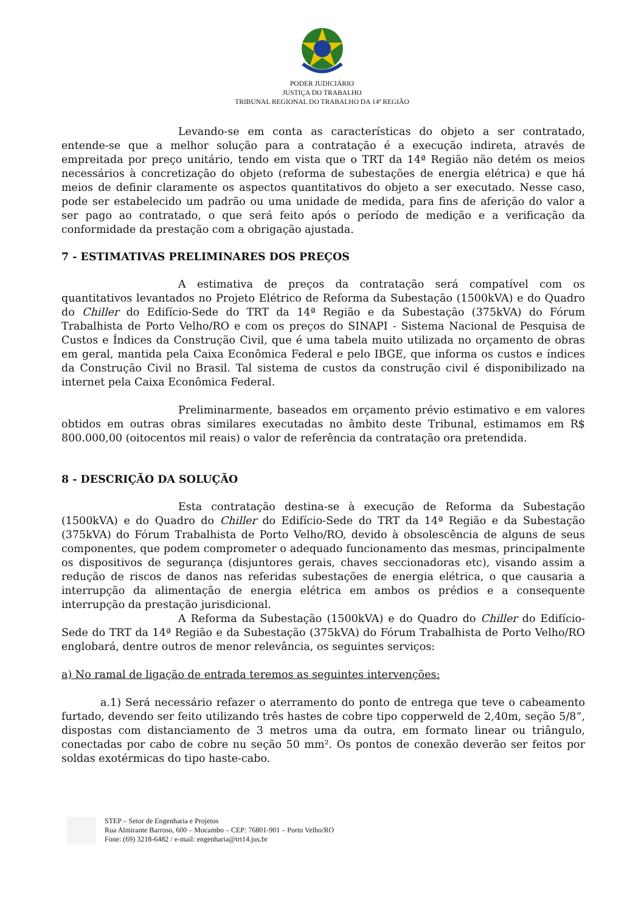PODER JUDICIÁRIO
JUSTIÇA DO TRABALHO
TRIBUNAL REGIONAL DO TRABALHO DA 14ª REGIÃO
Levando-se em conta as características do objeto a ser contratado, entende-se que a melhor solução para a contratação é a execução indireta, através de empreitada por preço unitário, tendo em vista que o TRT da 14ª Região não detém os meios necessários à concretização do objeto (reforma de subestações de energia elétrica) e que há meios de definir claramente os aspectos quantitativos do objeto a ser executado. Nesse caso, pode ser estabelecido um padrão ou uma unidade de medida, para fins de aferição do valor a ser pago ao contratado, o que será feito após o período de medição e a verificação da conformidade da prestação com a obrigação ajustada.
7 - ESTIMATIVAS PRELIMINARES DOS PREÇOS
A estimativa de preços da contratação será compatível com os quantitativos levantados no Projeto Elétrico de Reforma da Subestação (1500kVA) e do Quadro do Chiller do Edifício-Sede do TRT da 14ª Região e da Subestação (375kVA) do Fórum Trabalhista de Porto Velho/RO e com os preços do SINAPI - Sistema Nacional de Pesquisa de Custos e Índices da Construção Civil, que é uma tabela muito utilizada no orçamento de obras em geral, mantida pela Caixa Econômica Federal e pelo IBGE, que informa os custos e índices da Construção Civil no Brasil. Tal sistema de custos da construção civil é disponibilizado na internet pela Caixa Econômica Federal.
Preliminarmente, baseados em orçamento prévio estimativo e em valores obtidos em outras obras similares executadas no âmbito deste Tribunal, estimamos em R$ 800.000,00 (oitocentos mil reais) o valor de referência da contratação ora pretendida.
8 - DESCRIÇÃO DA SOLUÇÃO
Esta contratação destina-se à execução de Reforma da Subestação (1500kVA) e do Quadro do Chiller do Edifício-Sede do TRT da 14ª Região e da Subestação (375kVA) do Fórum Trabalhista de Porto Velho/RO, devido à obsolescência de alguns de seus componentes, que podem comprometer o adequado funcionamento das mesmas, principalmente os dispositivos de segurança (disjuntores gerais, chaves seccionadoras etc), visando assim a redução de riscos de danos nas referidas subestações de energia elétrica, o que causaria a interrupção da alimentação de energia elétrica em ambos os prédios e a consequente interrupção da prestação jurisdicional.
A Reforma da Subestação (1500kVA) e do Quadro do Chiller do Edifício-Sede do TRT da 14ª Região e da Subestação (375kVA) do Fórum Trabalhista de Porto Velho/RO englobará, dentre outros de menor relevância, os seguintes serviços:
a) No ramal de ligação de entrada teremos as seguintes intervenções:
a.1) Será necessário refazer o aterramento do ponto de entrega que teve o cabeamento furtado, devendo ser feito utilizando três hastes de cobre tipo copperweld de 2,40m, seção 5/8”, dispostas com distanciamento de 3 metros uma da outra, em formato linear ou triângulo, conectadas por cabo de cobre nu seção 50 mm². Os pontos de conexão deverão ser feitos por soldas exotérmicas do tipo haste-cabo.
STEP – Setor de Engenharia e Projetos
Rua Almirante Barroso, 600 – Mocambo – CEP: 76801-901 – Porto Velho/RO
Fone: (69) 3218-6482 / e-mail: engenharia@trt14.jus.br